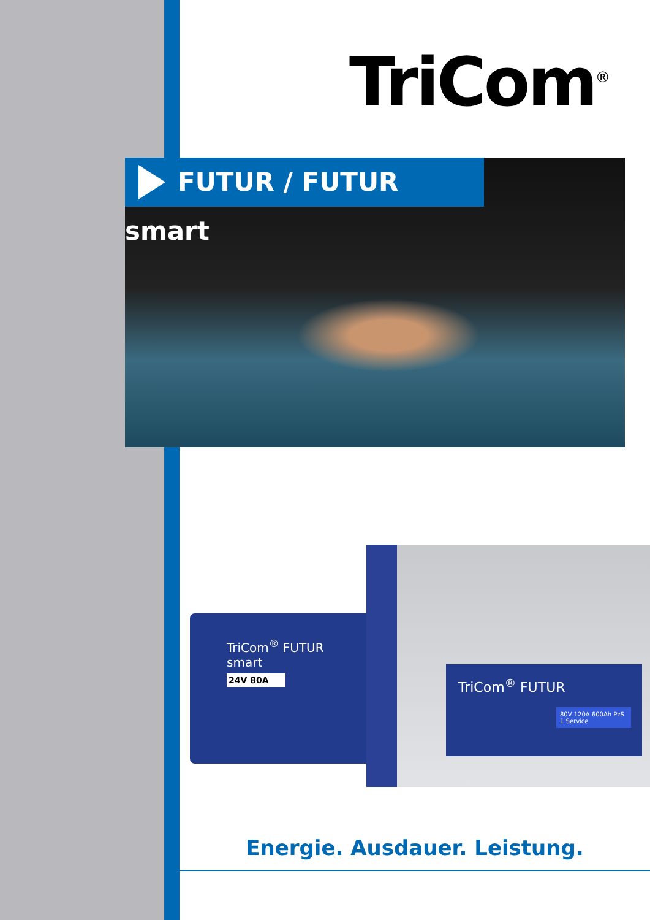TriCom<sup>®</sup>
FUTUR / FUTUR smart
TriCom<sup>®</sup> FUTUR smart
24V 80A
TriCom<sup>®</sup> FUTUR
80V 120A 600Ah PzS 1 Service
Energie. Ausdauer. Leistung.